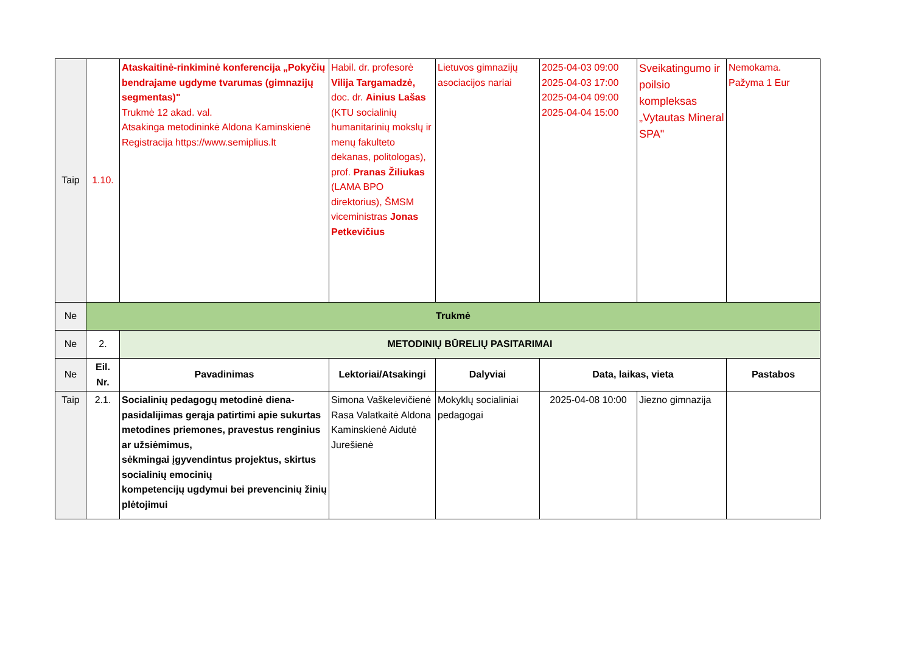| Taip | 1.10. | Ataskaitinė-rinkiminė konferencija „Pokyčių bendrajame ugdyme tvarumas (gimnazijų segmentas)" Trukmė 12 akad. val. Atsakinga metodininkė Aldona Kaminskienė Registracija https://www.semiplius.lt | Habil. dr. profesorė Vilija Targamadzė, doc. dr. Ainius Lašas (KTU socialinių humanitarinių mokslų ir menų fakulteto dekanas, politologas), prof. Pranas Žiliukas (LAMA BPO direktorius), ŠMSM viceministras Jonas Petkevičius | Lietuvos gimnazijų asociacijos nariai | 2025-04-03 09:00 2025-04-03 17:00 2025-04-04 09:00 2025-04-04 15:00 | Sveikatingumo ir poilsio kompleksas „Vytautas Mineral SPA" | Nemokama. Pažyma 1 Eur |
| Ne | Trukmė | | | | | | |
| Ne | 2. | METODINIŲ BŪRELIŲ PASITARIMAI | | | | | |
| Ne | Eil. Nr. | Pavadinimas | Lektoriai/Atsakingi | Dalyviai | Data, laikas, vieta | | Pastabos |
| Taip | 2.1. | Socialinių pedagogų metodinė diena-pasidalijimas gerąja patirtimi apie sukurtas metodines priemones, pravestus renginius ar užsiėmimus, sėkmingai įgyvendintus projektus, skirtus socialinių emocinių kompetencijų ugdymui bei prevencinių žinių plėtojimui | Simona Vaškelevičienė Rasa Valatkaitė Aldona Kaminskienė Aidutė Jurešienė | Mokyklų socialiniai pedagogai | 2025-04-08 10:00 | Jiezno gimnazija | |